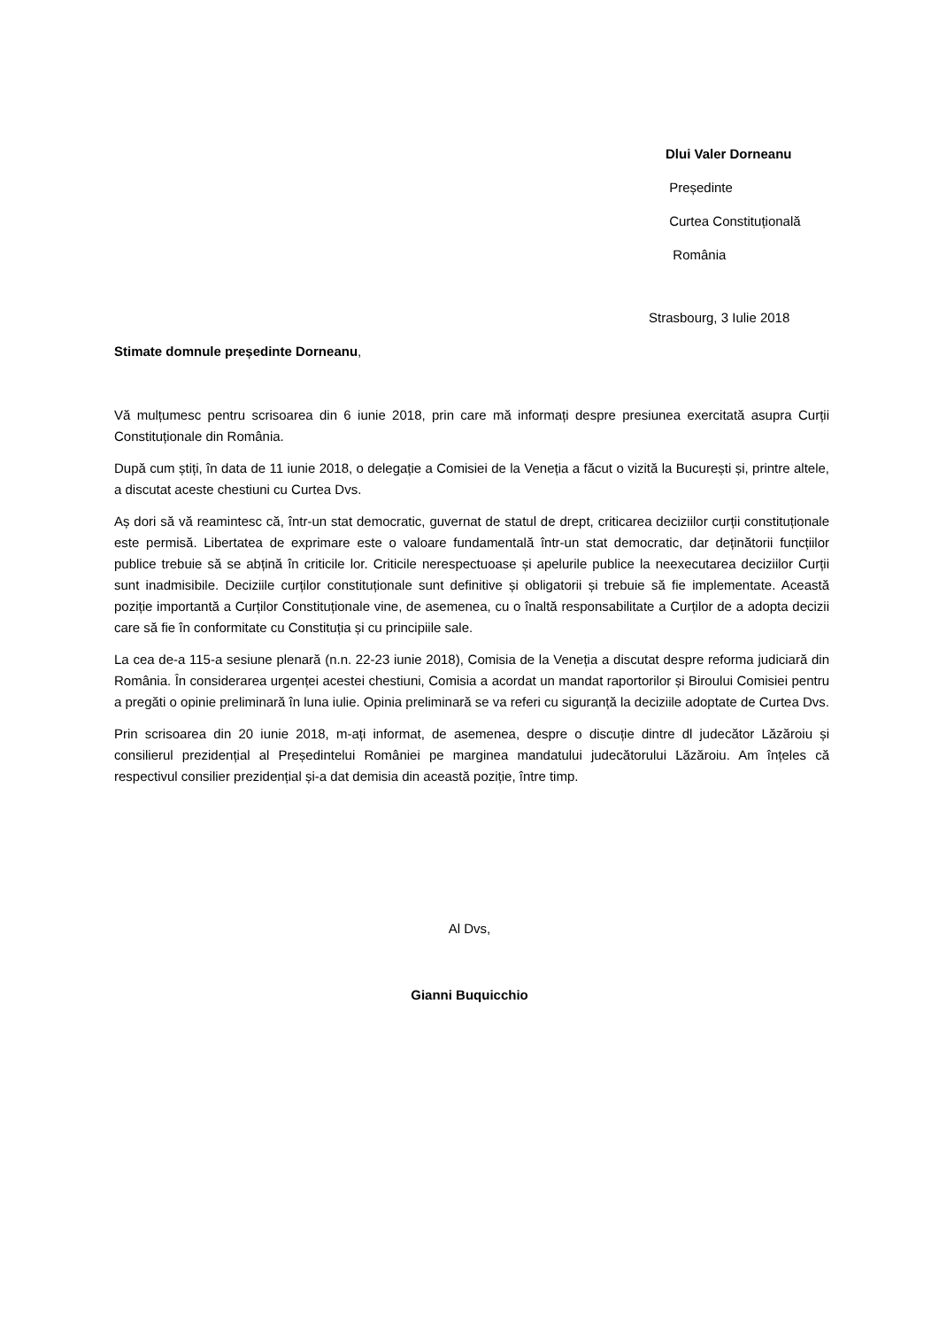Dlui Valer Dorneanu
Președinte
Curtea Constituțională
România
Strasbourg, 3 Iulie 2018
Stimate domnule președinte Dorneanu,
Vă mulțumesc pentru scrisoarea din 6 iunie 2018, prin care mă informați despre presiunea exercitată asupra Curții Constituționale din România.
După cum știți, în data de 11 iunie 2018, o delegație a Comisiei de la Veneția a făcut o vizită la București și, printre altele, a discutat aceste chestiuni cu Curtea Dvs.
Aș dori să vă reamintesc că, într-un stat democratic, guvernat de statul de drept, criticarea deciziilor curții constituționale este permisă. Libertatea de exprimare este o valoare fundamentală într-un stat democratic, dar deținătorii funcțiilor publice trebuie să se abțină în criticile lor. Criticile nerespectuoase și apelurile publice la neexecutarea deciziilor Curții sunt inadmisibile. Deciziile curților constituționale sunt definitive și obligatorii și trebuie să fie implementate. Această poziție importantă a Curților Constituționale vine, de asemenea, cu o înaltă responsabilitate a Curților de a adopta decizii care să fie în conformitate cu Constituția și cu principiile sale.
La cea de-a 115-a sesiune plenară (n.n. 22-23 iunie 2018), Comisia de la Veneția a discutat despre reforma judiciară din România. În considerarea urgenței acestei chestiuni, Comisia a acordat un mandat raportorilor și Biroului Comisiei pentru a pregăti o opinie preliminară în luna iulie. Opinia preliminară se va referi cu siguranță la deciziile adoptate de Curtea Dvs.
Prin scrisoarea din 20 iunie 2018, m-ați informat, de asemenea, despre o discuție dintre dl judecător Lăzăroiu și consilierul prezidențial al Președintelui României pe marginea mandatului judecătorului Lăzăroiu. Am înțeles că respectivul consilier prezidențial și-a dat demisia din această poziție, între timp.
Al Dvs,
Gianni Buquicchio